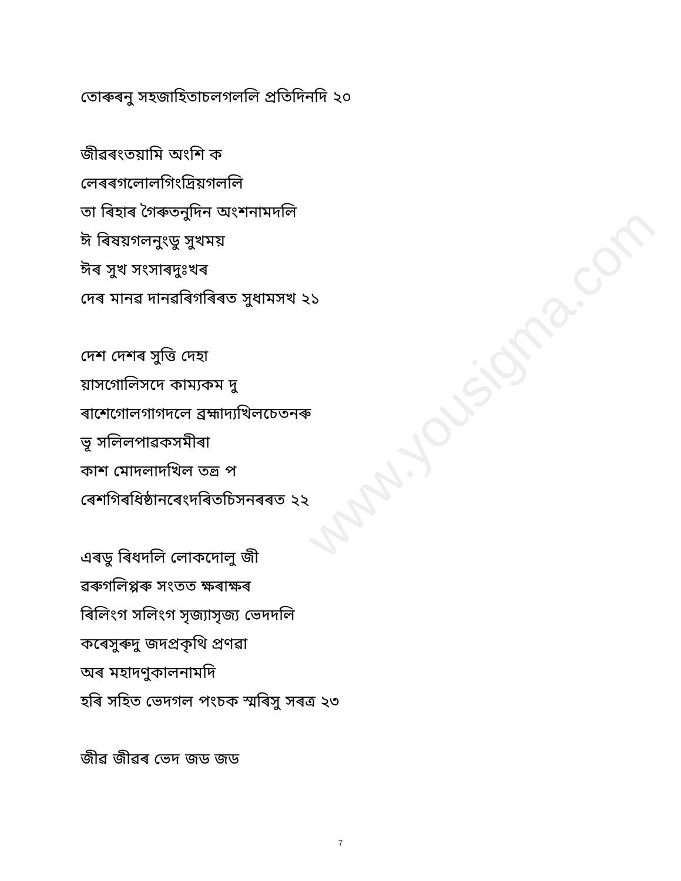www.yousigma.com
তোৰুৰনু সহজাহিতাচলগললি প্ৰতিদিনদি ২০
জীৱৰংতয়ামি অংশি ক
লেৰৰগলোলগিংদ্ৰিয়গললি
তা ৰিহাৰ গৈৰুতনুদিন অংশনামদলি
ঈ ৰিষয়গলনুংডু সুখময়
ঈৰ সুখ সংসাৰদুঃখৰ
দেৰ মানৱ দানৱৰিগৰিৰত সুধামসখ ২১
দেশ দেশৰ সুত্তি দেহা
য়াসগোলিসদে কাম্যকম দু
ৰাশেগোলগাগদলে ব্ৰহ্মাদ্যখিলচেতনৰু
ভূ সলিলপাৱকসমীৰা
কাশ মোদলাদখিল তত্ত্ৰ প
ৰেশগিৰধিষ্ঠানৰেংদৰিতচিসনৰৰত ২২
এৰডু ৰিধদলি লোকদোলু জী
ৱৰুগলিপ্পৰু সংতত ক্ষৰাক্ষৰ
ৰিলিংগ সলিংগ সৃজ্যাসৃজ্য ভেদদলি
কৰেসুৰুদু জদপ্ৰকৃথি প্ৰণৱা
অৰ মহাদণুকালনামদি
হৰি সহিত ভেদগল পংচক স্মৰিসু সৰত্ৰ ২৩
জীৱ জীৱৰ ভেদ জড জড
7